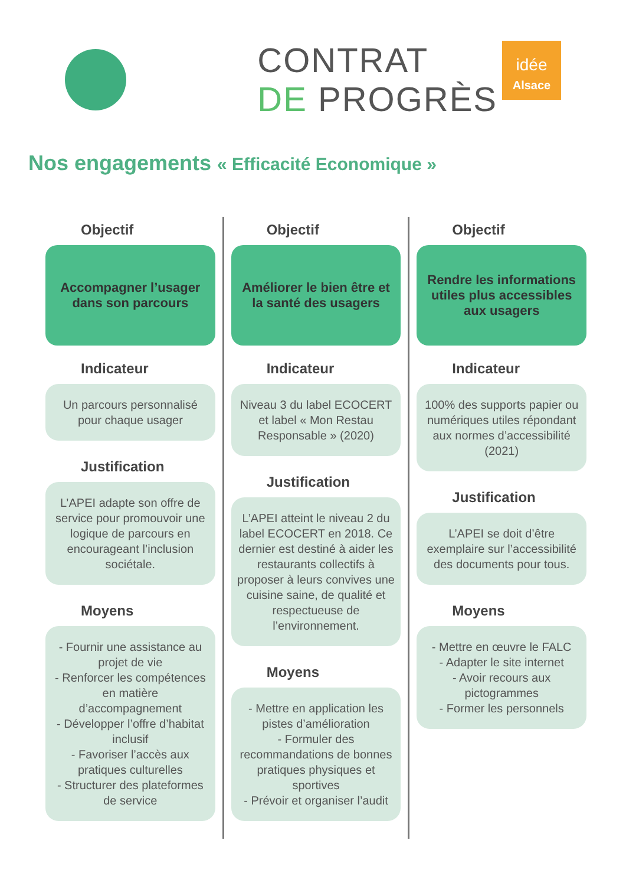CONTRAT
DE PROGRÈS
idée
Alsace
Nos engagements « Efficacité Economique »
Objectif
Accompagner l’usager dans son parcours
Indicateur
Un parcours personnalisé pour chaque usager
Justification
L’APEI adapte son offre de service pour promouvoir une logique de parcours en encourageant l’inclusion sociétale.
Moyens
- Fournir une assistance au projet de vie
- Renforcer les compétences en matière d’accompagnement
- Développer l’offre d’habitat inclusif
- Favoriser l’accès aux pratiques culturelles
- Structurer des plateformes de service
Objectif
Améliorer le bien être et la santé des usagers
Indicateur
Niveau 3 du label ECOCERT et label « Mon Restau Responsable » (2020)
Justification
L’APEI atteint le niveau 2 du label ECOCERT en 2018. Ce dernier est destiné à aider les restaurants collectifs à proposer à leurs convives une cuisine saine, de qualité et respectueuse de l’environnement.
Moyens
- Mettre en application les pistes d’amélioration
- Formuler des recommandations de bonnes pratiques physiques et sportives
- Prévoir et organiser l’audit
Objectif
Rendre les informations utiles plus accessibles aux usagers
Indicateur
100% des supports papier ou numériques utiles répondant aux normes d’accessibilité (2021)
Justification
L’APEI se doit d’être exemplaire sur l’accessibilité des documents pour tous.
Moyens
- Mettre en œuvre le FALC
- Adapter le site internet
- Avoir recours aux pictogrammes
- Former les personnels